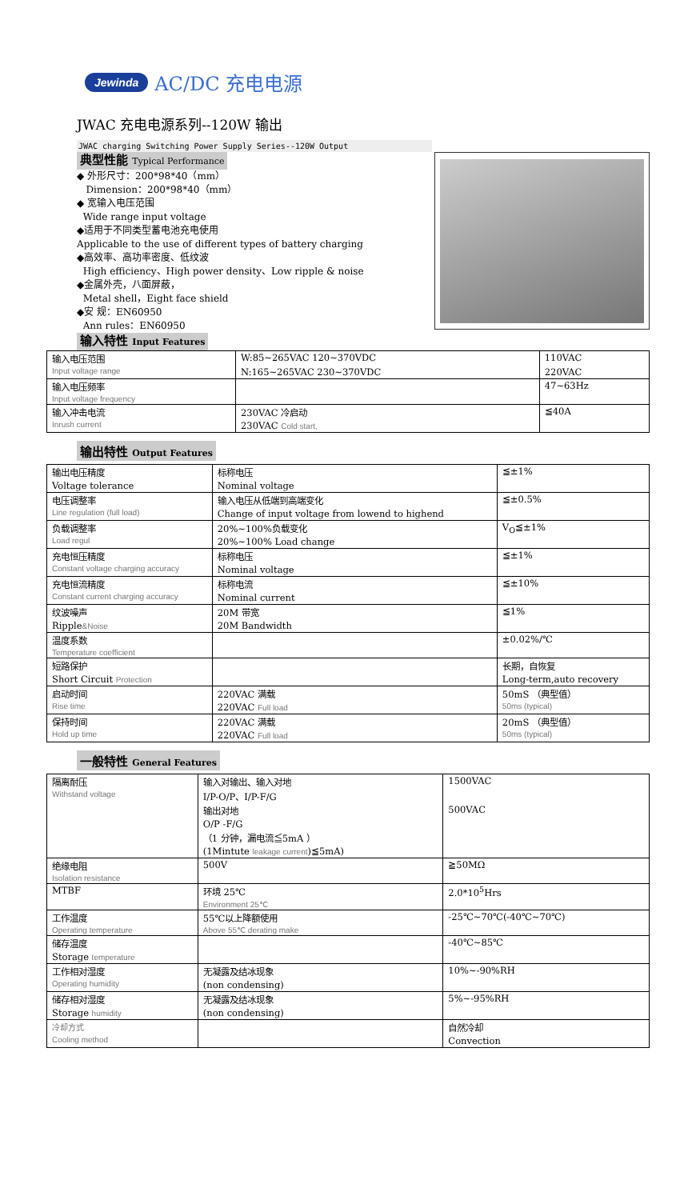Jewinda AC/DC 充电电源
JWAC 充电电源系列--120W 输出
JWAC charging Switching Power Supply Series--120W Output
典型性能 Typical Performance
◆ 外形尺寸：200*98*40（mm）
Dimension：200*98*40（mm）
◆ 宽输入电压范围
Wide range input voltage
◆适用于不同类型蓄电池充电使用
Applicable to the use of different types of battery charging
◆高效率、高功率密度、低纹波
High efficiency、High power density、Low ripple & noise
◆金属外壳，八面屏蔽，
Metal shell，Eight face shield
◆安 规：EN60950
Ann rules：EN60950
输入特性 Input Features
| 输入电压范围 | W:85~265VAC 120~370VDC | 110VAC |
| Input voltage range | N:165~265VAC 230~370VDC | 220VAC |
| 输入电压频率 | | 47~63Hz |
| Input voltage frequency | | |
| 输入冲击电流 | 230VAC 冷启动 | ≦40A |
| Inrush current | 230VAC Cold start, | |
输出特性 Output Features
| 输出电压精度 | 标称电压 | ≦±1% |
| Voltage tolerance | Nominal voltage | |
| 电压调整率 | 输入电压从低端到高端变化 | ≦±0.5% |
| Line regulation (full load) | Change of input voltage from lowend to highend | |
| 负载调整率 | 20%~100%负载变化 | V<sub>O</sub>≦±1% |
| Load regul | 20%~100% Load change | |
| 充电恒压精度 | 标称电压 | ≦±1% |
| Constant voltage charging accuracy | Nominal voltage | |
| 充电恒流精度 | 标称电流 | ≦±10% |
| Constant current charging accuracy | Nominal current | |
| 纹波噪声 | 20M 带宽 | ≦1% |
| Ripple &Noise | 20M Bandwidth | |
| 温度系数 | | ±0.02%/℃ |
| Temperature coefficient | | |
| 短路保护 | | 长期，自恢复 |
| Short Circuit Protection | | Long-term,auto recovery |
| 启动时间 | 220VAC 满载 | 50mS （典型值） |
| Rise time | 220VAC Full load | 50ms (typical) |
| 保持时间 | 220VAC 满载 | 20mS （典型值） |
| Hold up time | 220VAC Full load | 50ms (typical) |
一般特性 General Features
| 隔离耐压 | 输入对输出、输入对地 | 1500VAC |
| Withstand voltage | I/P-O/P、I/P-F/G | |
| | 输出对地 | 500VAC |
| | O/P -F/G | |
| | （1 分钟，漏电流≦5mA ） | |
| | (1Mintute leakage current )≦5mA) | |
| 绝缘电阻 | 500V | ≧50MΩ |
| Isolation resistance | | |
| MTBF | 环境 25℃ | 2.0*10<sup>5</sup>Hrs |
| | Environment 25℃ | |
| 工作温度 | 55℃以上降额使用 | -25℃~70℃(-40℃~70℃) |
| Operating temperature | Above 55℃ derating make | |
| 储存温度 | | -40℃~85℃ |
| Storage temperature | | |
| 工作相对湿度 | 无凝露及结冰现象 | 10%~-90%RH |
| Operating humidity | (non condensing) | |
| 储存相对湿度 | 无凝露及结冰现象 | 5%~-95%RH |
| Storage humidity | (non condensing) | |
| 冷却方式 | | 自然冷却 |
| Cooling method | | Convection |